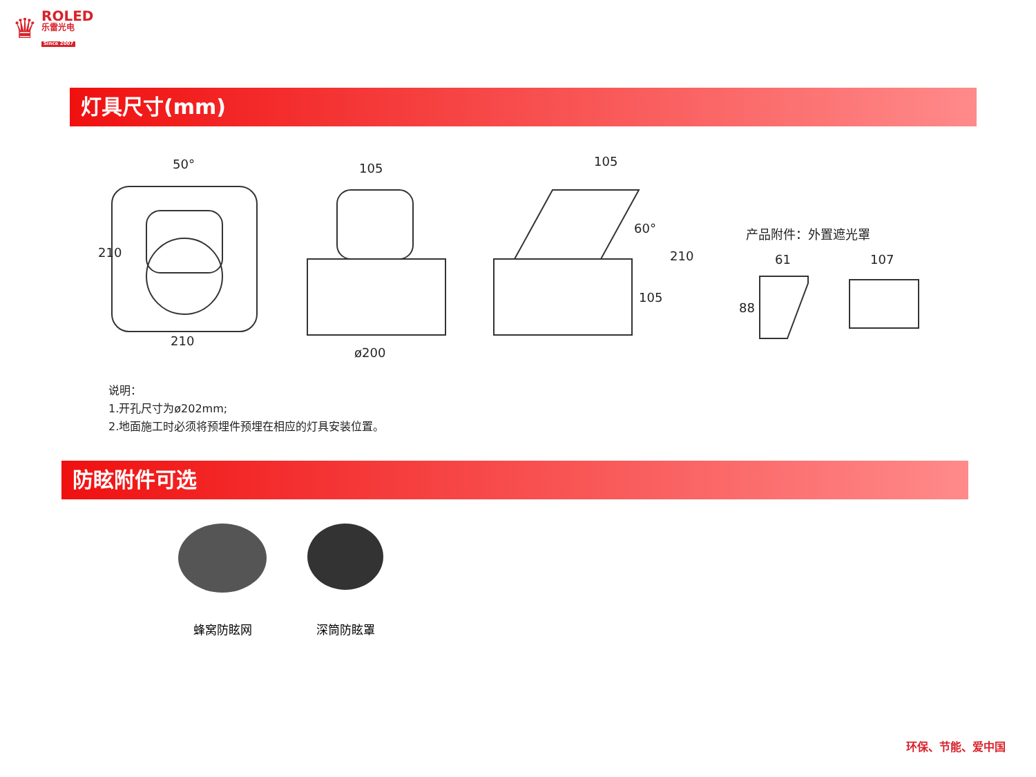♛
ROLED
乐雷光电
Since 2007
灯具尺寸(mm)
50°
210
210
105
ø200
105
60°
210
105
产品附件：外置遮光罩
61 107
88
说明：
1.开孔尺寸为ø202mm;
2.地面施工时必须将预埋件预埋在相应的灯具安装位置。
防眩附件可选
蜂窝防眩网 深筒防眩罩
环保、节能、爱中国